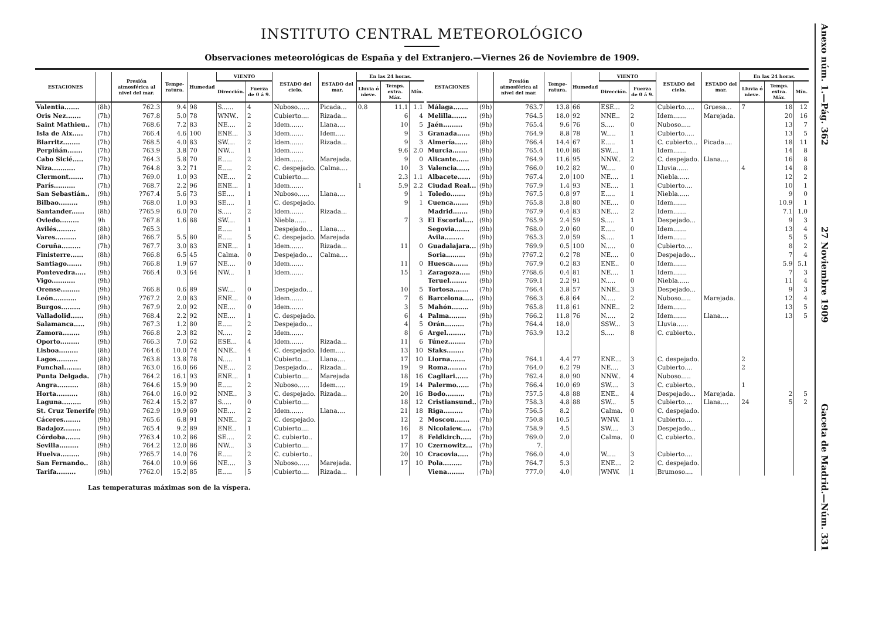INSTITUTO CENTRAL METEOROLÓGICO
Observaciones meteorológicas de España y del Extranjero.—Viernes 26 de Noviembre de 1909.
| ESTACIONES | | Presión atmosférica al nivel del mar. | Tempe-ratura. | Humedad | VIENTO | | ESTADO del cielo. | ESTADO del mar. | En las 24 horas. | | |
| --- | --- | --- | --- | --- | --- | --- | --- | --- | --- | --- | --- |
| | | | | | Dirección. | Fuerza de 0 á 9. | | | Lluvia ó nieve. | Temps. extra. Máx. | Mín. |
| Valentia....... | (8h) | 762.3 | 9.4 | 98 | S...... | 4 | Nuboso...... | Picada... | 0.8 | 11.1 | 1.1 |
| Oris Nez....... | (7h) | 767.8 | 5.0 | 78 | WNW.. | 2 | Cubierto.... | Rizada... | | 6 | 4 |
| Saint Mathieu.. | (7h) | 768.6 | 7.2 | 83 | NE.... | 2 | Idem....... | Llana.... | | 10 | 5 |
| Isla de Aix..... | (7h) | 766.4 | 4.6 | 100 | ENE... | 3 | Idem....... | Idem..... | | 9 | 3 |
| Biarritz........ | (7h) | 768.5 | 4.0 | 83 | SW.... | 2 | Idem....... | Rizada... | | 9 | 3 |
| Perpiñán....... | (7h) | 763.9 | 3.8 | 70 | NW... | 1 | Idem....... | | | 9.6 | 2.0 |
| Cabo Sicié..... | (7h) | 764.3 | 5.8 | 70 | E..... | 2 | Idem....... | Marejada. | | 9 | 0 |
| Niza........... | (7h) | 764.8 | 3.2 | 71 | E..... | 2 | C. despejado. | Calma.... | | 10 | 3 |
| Clermont....... | (7h) | 769.0 | 1.0 | 93 | NE.... | 2 | Cubierto.... | | | 2.3 | 1.1 |
| París.......... | (7h) | 768.7 | 2.2 | 96 | ENE... | 1 | Idem....... | | 1 | 5.9 | 2.2 |
| San Sebastián.. | (9h) | ?767.4 | 5.6 | 73 | SE.... | 1 | Nuboso...... | Llana.... | | 9 | 1 |
| Bilbao......... | (9h) | 768.0 | 1.0 | 93 | SE.... | 1 | C. despejado. | | | 9 | 1 |
| Santander...... | (8h) | ?765.9 | 6.0 | 70 | S..... | 2 | Idem....... | Rizada... | | | |
| Oviedo......... | 9h | 767.8 | 1.6 | 88 | SW.... | 1 | Niebla...... | | | 7 | 3 |
| Avilés......... | (8h) | 765.3 | | | E..... | 1 | Despejado... | Llana.... | | | |
| Vares.......... | (8h) | 766.7 | 5.5 | 80 | E..... | 5 | C. despejado. | Marejada | | | |
| Coruña......... | (7h) | 767.7 | 3.0 | 83 | ENE... | 1 | Idem....... | Rizada... | | 11 | 0 |
| Finisterre...... | (8h) | 766.8 | 6.5 | 45 | Calma. | 0 | Despejado... | Calma.... | | | |
| Santiago....... | (9h) | 766.8 | 1.9 | 67 | NE.... | 0 | Idem....... | | | 11 | 0 |
| Pontevedra..... | (9h) | 766.4 | 0.3 | 64 | NW... | 1 | Idem....... | | | 15 | 1 |
| Vigo........... | (9h) | | | | | | | | | | |
| Orense......... | (9h) | 766.8 | 0.6 | 89 | SW.... | 0 | Despejado... | | | 10 | 5 |
| León........... | (9h) | ?767.2 | 2.0 | 83 | ENE... | 0 | Idem....... | | | 7 | 6 |
| Burgos......... | (9h) | 767.9 | 2.0 | 92 | NE.... | 0 | Idem....... | | | 3 | 5 |
| Valladolid...... | (9h) | 768.4 | 2.2 | 92 | NE.... | 1 | C. despejado. | | | 6 | 4 |
| Salamanca..... | (9h) | 767.3 | 1.2 | 80 | E..... | 2 | Despejado... | | | 4 | 5 |
| Zamora........ | (9h) | 766.8 | 2.3 | 82 | N..... | 2 | Idem....... | | | 8 | 6 |
| Oporto......... | (9h) | 766.3 | 7.0 | 62 | ESE... | 4 | Idem....... | Rizada... | | 11 | 6 |
| Lisboa......... | (8h) | 764.6 | 10.0 | 74 | NNE.. | 4 | C. despejado. | Idem..... | | 13 | 10 |
| Lagos.......... | (8h) | 763.8 | 13.8 | 78 | N..... | 1 | Cubierto.... | Llana.... | | 17 | 10 |
| Funchal........ | (8h) | 763.0 | 16.0 | 66 | NE.... | 2 | Despejado... | Rizada... | | 19 | 9 |
| Punta Delgada. | (7h) | 764.2 | 16.1 | 93 | ENE... | 1 | Cubierto.... | Marejada | | 18 | 16 |
| Angra.......... | (8h) | 764.6 | 15.9 | 90 | E..... | 2 | Nuboso...... | Idem..... | | 19 | 14 |
| Horta.......... | (8h) | 764.0 | 16.0 | 92 | NNE.. | 3 | C. despejado. | Rizada... | | 20 | 16 |
| Laguna......... | (9h) | 762.4 | 15.2 | 87 | S..... | 0 | Cubierto.... | | | 18 | 12 |
| St. Cruz Tenerife | (9h) | 762.9 | 19.9 | 69 | NE.... | 2 | Idem....... | Llana.... | | 21 | 18 |
| Cáceres........ | (9h) | 765.6 | 6.8 | 91 | NNE.. | 2 | C. despejado. | | | 12 | 2 |
| Badajoz........ | (9h) | 765.4 | 9.2 | 89 | ENE.. | 1 | Cubierto.... | | | 16 | 8 |
| Córdoba....... | (9h) | ?763.4 | 10.2 | 86 | SE.... | 2 | C. cubierto.. | | | 17 | 8 |
| Sevilla......... | (9h) | 764.2 | 12.0 | 86 | NW... | 3 | Cubierto.... | | | 17 | 10 |
| Huelva......... | (9h) | ?765.7 | 14.0 | 76 | E..... | 2 | C. cubierto.. | | | 20 | 10 |
| San Fernando.. | (8h) | 764.0 | 10.9 | 66 | NE.... | 3 | Nuboso...... | Marejada. | | 17 | 10 |
| Tarifa......... | (9h) | ?762.0 | 15.2 | 85 | E..... | 5 | Cubierto.... | Rizada... | | | |
| ESTACIONES | | Presión atmosférica al nivel del mar. | Tempe-ratura. | Humedad | VIENTO | | ESTADO del cielo. | ESTADO del mar. | En las 24 horas. | | |
| --- | --- | --- | --- | --- | --- | --- | --- | --- | --- | --- | --- |
| | | | | | Dirección. | Fuerza de 0 á 9. | | | Lluvia ó nieve. | Temps. extra. Máx. | Mín. |
| Málaga....... | (9h) | 763.7 | 13.8 | 66 | ESE... | 2 | Cubierto..... | Gruesa... | 7 | 18 | 12 |
| Melilla....... | (9h) | 764.5 | 18.0 | 92 | NNE.. | 2 | Idem....... | Marejada. | | 20 | 16 |
| Jaén......... | (9h) | 765.4 | 9.6 | 76 | S..... | 0 | Nuboso..... | | | 13 | 7 |
| Granada...... | (9h) | 764.9 | 8.8 | 78 | W..... | 1 | Cubierto..... | | | 13 | 5 |
| Almería...... | (8h) | 766.4 | 14.4 | 67 | E..... | 1 | C. cubierto... | Picada.... | | 18 | 11 |
| Murcia....... | (9h) | 765.4 | 10.0 | 86 | SW.... | 1 | Idem....... | | | 14 | 8 |
| Alicante...... | (9h) | 764.9 | 11.6 | 95 | NNW.. | 2 | C. despejado. | Llana.... | | 16 | 8 |
| Valencia...... | (9h) | 766.0 | 10.2 | 82 | W..... | 0 | Lluvia...... | | 4 | 14 | 8 |
| Albacete...... | (9h) | 767.4 | 2.0 | 100 | NE.... | 1 | Niebla...... | | | 12 | 2 |
| Ciudad Real... | (9h) | 767.9 | 1.4 | 93 | NE.... | 1 | Cubierto.... | | | 10 | 1 |
| Toledo....... | (9h) | 767.5 | 0.8 | 97 | E..... | 1 | Niebla...... | | | 9 | 0 |
| Cuenca....... | (9h) | 765.8 | 3.8 | 80 | NE.... | 0 | Idem....... | | | 10.9 | 1 |
| Madrid....... | (9h) | 767.9 | 0.4 | 83 | NE.... | 2 | Idem....... | | | 7.1 | 1.0 |
| El Escorial.... | (9h) | 765.9 | 2.4 | 59 | S..... | 1 | Despejado... | | | 9 | 3 |
| Segovia....... | (9h) | 768.0 | 2.0 | 60 | E..... | 0 | Idem....... | | | 13 | 4 |
| Avila......... | (9h) | 765.3 | 2.0 | 59 | S..... | 1 | Idem....... | | | 5 | 5 |
| Guadalajara... | (9h) | 769.9 | 0.5 | 100 | N..... | 0 | Cubierto.... | | | 8 | 2 |
| Soria......... | (9h) | ?767.2 | 0.2 | 78 | NE.... | 0 | Despejado... | | | 7 | 4 |
| Huesca....... | (9h) | 767.9 | 0.2 | 83 | ENE.. | 0 | Idem....... | | | 5.9 | 5.1 |
| Zaragoza..... | (9h) | ?768.6 | 0.4 | 81 | NE.... | 1 | Idem....... | | | 7 | 3 |
| Teruel........ | (9h) | 769.1 | 2.2 | 91 | N..... | 0 | Niebla...... | | | 11 | 4 |
| Tortosa....... | (7h) | 766.4 | 3.8 | 57 | NNE.. | 3 | Despejado... | | | 9 | 3 |
| Barcelona..... | (9h) | 766.3 | 6.8 | 64 | N..... | 2 | Nuboso..... | Marejada. | | 12 | 4 |
| Mahón........ | (9h) | 765.8 | 11.8 | 61 | NNE.. | 2 | Idem....... | | | 13 | 5 |
| Palma........ | (9h) | 766.2 | 11.8 | 76 | N..... | 2 | Idem....... | Llana.... | | 13 | 5 |
| Orán......... | (7h) | 764.4 | 18.0 | | SSW... | 3 | Lluvia...... | | | | |
| Argel......... | (7h) | 763.9 | 13.2 | | S..... | 8 | C. cubierto.. | | | | |
| Túnez........ | (7h) | | | | | | | | | | |
| Sfaks........ | (7h) | | | | | | | | | | |
| Liorna....... | (7h) | 764.1 | 4.4 | 77 | ENE... | 3 | C. despejado. | | 2 | | |
| Roma......... | (7h) | 764.0 | 6.2 | 79 | NE.... | 3 | Cubierto.... | | 2 | | |
| Cagliari...... | (7h) | 762.4 | 8.0 | 90 | NNW.. | 4 | Nuboso..... | | | | |
| Palermo...... | (7h) | 766.4 | 10.0 | 69 | SW.... | 3 | C. cubierto.. | | 1 | | |
| Bodo......... | (7h) | 757.5 | 4.8 | 88 | ENE.. | 4 | Despejado... | Marejada. | | 2 | 5 |
| Cristiansund.. | (7h) | 758.3 | 4.8 | 88 | SW... | 5 | Cubierto.... | Llana.... | 24 | 5 | 2 |
| Riga......... | (7h) | 756.5 | 8.2 | | Calma. | 0 | C. despejado. | | | | |
| Moscou....... | (7h) | 750.8 | 10.5 | | WNW. | 1 | Cubierto.... | | | | |
| Nicolaiew..... | (7h) | 758.9 | 4.5 | | SW.... | 3 | Despejado... | | | | |
| Feldkirch..... | (7h) | 769.0 | 2.0 | | Calma. | 0 | C. cubierto.. | | | | |
| Czernowitz... | (7h) | 7. | | | | | | | | | |
| Cracovia..... | (7h) | 766.0 | 4.0 | | W..... | 3 | Cubierto.... | | | | |
| Pola......... | (7h) | 764.7 | 5.3 | | ENE... | 2 | C. despejado. | | | | |
| Viena........ | (7h) | 777.0 | 4.0 | | WNW. | 1 | Brumoso.... | | | | |
Las temperaturas máximas son de la víspera.
Anexo núm. 1.—Pág. 362 27 Noviembre 1909 Gaceta de Madrid.—Núm. 331